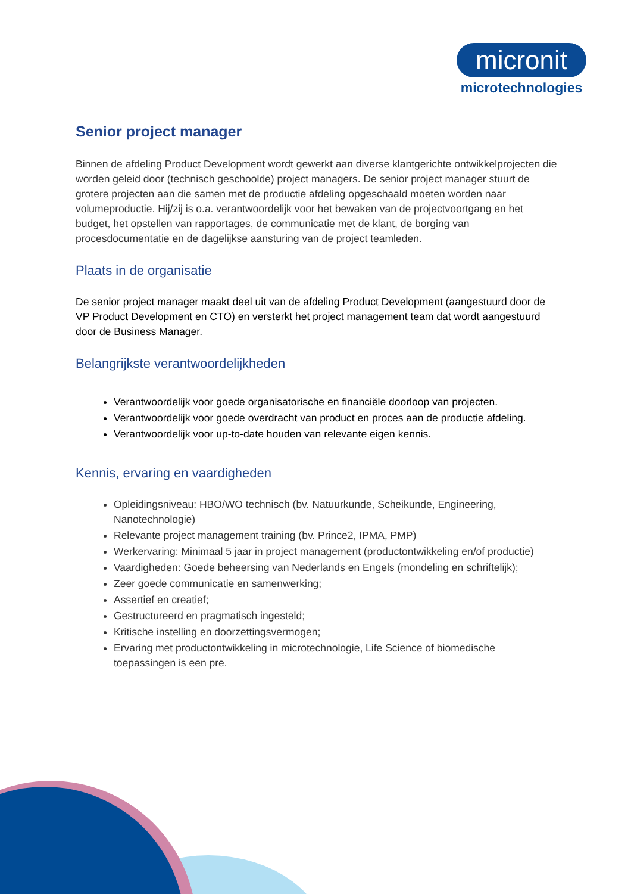micronit
microtechnologies
Senior project manager
Binnen de afdeling Product Development wordt gewerkt aan diverse klantgerichte ontwikkelprojecten die worden geleid door (technisch geschoolde) project managers. De senior project manager stuurt de grotere projecten aan die samen met de productie afdeling opgeschaald moeten worden naar volumeproductie. Hij/zij is o.a. verantwoordelijk voor het bewaken van de projectvoortgang en het budget, het opstellen van rapportages, de communicatie met de klant, de borging van procesdocumentatie en de dagelijkse aansturing van de project teamleden.
Plaats in de organisatie
De senior project manager maakt deel uit van de afdeling Product Development (aangestuurd door de VP Product Development en CTO) en versterkt het project management team dat wordt aangestuurd door de Business Manager.
Belangrijkste verantwoordelijkheden
Verantwoordelijk voor goede organisatorische en financiële doorloop van projecten.
Verantwoordelijk voor goede overdracht van product en proces aan de productie afdeling.
Verantwoordelijk voor up-to-date houden van relevante eigen kennis.
Kennis, ervaring en vaardigheden
Opleidingsniveau: HBO/WO technisch (bv. Natuurkunde, Scheikunde, Engineering, Nanotechnologie)
Relevante project management training (bv. Prince2, IPMA, PMP)
Werkervaring: Minimaal 5 jaar in project management (productontwikkeling en/of productie)
Vaardigheden: Goede beheersing van Nederlands en Engels (mondeling en schriftelijk);
Zeer goede communicatie en samenwerking;
Assertief en creatief;
Gestructureerd en pragmatisch ingesteld;
Kritische instelling en doorzettingsvermogen;
Ervaring met productontwikkeling in microtechnologie, Life Science of biomedische toepassingen is een pre.